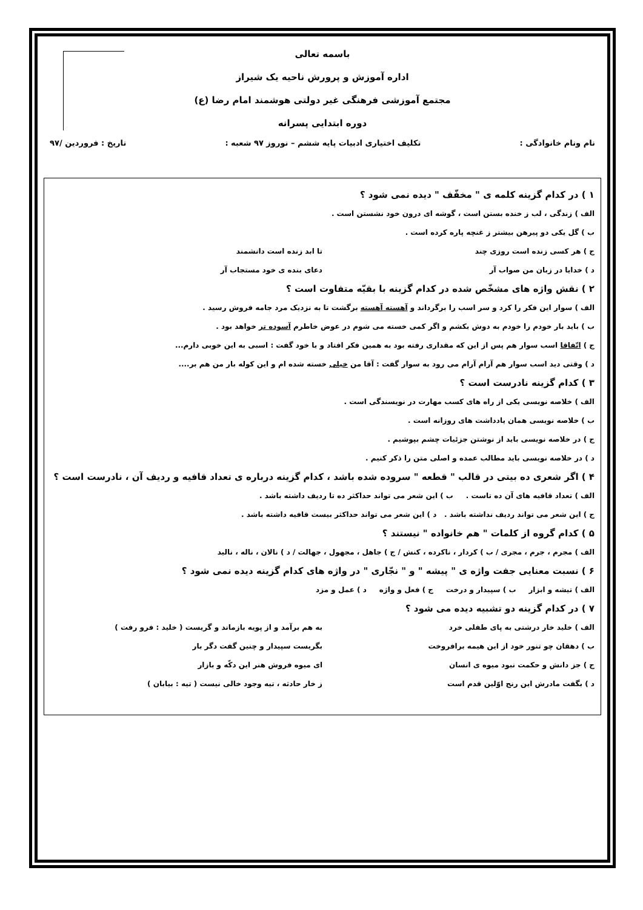باسمه تعالی
اداره آموزش و پرورش ناحیه یک شیراز
مجتمع آموزشی فرهنگی غیر دولتی هوشمند امام رضا (ع)
دوره ابتدایی پسرانه
نام ونام خانوادگی : تکلیف اختیاری ادبیات پایه ششم – نوروز ۹۷ شعبه : تاریخ : فروردین /۹۷
۱ ) در کدام گزینه کلمه ی " مخفّف " دیده نمی شود ؟
الف ) زندگی ، لب ز خنده بستن است ، گوشه ای درون خود نشستن است .
ب ) گل یکی دو پیرهن بیشتر ز غنچه پاره کرده است .
ج ) هر کسی زنده است روزی چند تا ابد زنده است دانشمند
د ) خدایا در زبان من صواب آر دعای بنده ی خود مستجاب آر
۲ ) نقش واژه های مشخّص شده در کدام گزینه با بقیّه متفاوت است ؟
الف ) سوار این فکر را کرد و سر اسب را برگرداند و آهسته آهسته برگشت تا به نزدیک مرد جامه فروش رسید .
ب ) باید بار خودم را خودم به دوش بکشم و اگر کمی خسته می شوم در عوض خاطرم آسوده تر خواهد بود .
ج ) اتّفاقا اسب سوار هم پس از این که مقداری رفته بود به همین فکر افتاد و با خود گفت : اسبی به این خوبی دارم...
د ) وقتی دید اسب سوار هم آرام آرام می رود به سوار گفت : آقا من خیلی خسته شده ام و این کوله بار من هم بر....
۳ ) کدام گزینه نادرست است ؟
الف ) خلاصه نویسی یکی از راه های کسب مهارت در نویسندگی است .
ب ) خلاصه نویسی همان یادداشت های روزانه است .
ج ) در خلاصه نویسی باید از نوشتن جزئیات چشم بپوشیم .
د ) در خلاصه نویسی باید مطالب عمده و اصلی متن را ذکر کنیم .
۴ ) اگر شعری ده بیتی در قالب " قطعه " سروده شده باشد ، کدام گزینه درباره ی تعداد قافیه و ردیف آن ، نادرست است ؟
الف ) تعداد قافیه های آن ده تاست . ب ) این شعر می تواند حداکثر ده تا ردیف داشته باشد .
ج ) این شعر می تواند ردیف نداشته باشد . د ) این شعر می تواند حداکثر بیست قافیه داشته باشد .
۵ ) کدام گروه از کلمات " هم خانواده " نیستند ؟
الف ) مجرم ، جرم ، مجری / ب ) کردار ، ناکرده ، کنش / ج ) جاهل ، مجهول ، جهالت / د ) نالان ، ناله ، نالید
۶ ) نسبت معنایی جفت واژه ی " پیشه " و " نجّاری " در واژه های کدام گزینه دیده نمی شود ؟
الف ) تیشه و ابزار ب ) سپیدار و درخت ج ) فعل و واژه د ) عمل و مزد
۷ ) در کدام گزینه دو تشبیه دیده می شود ؟
الف ) خلید خار درشتی به پای طفلی خرد به هم برآمد و از پویه بازماند و گریست ( خلید : فرو رفت )
ب ) دهقان چو تنور خود از این هیمه برافروخت بگریست سپیدار و چنین گفت دگر بار
ج ) جز دانش و حکمت نبود میوه ی انسان ای میوه فروش هنر این دکّه و بازار
د ) بگفت مادرش این رنج اوّلین قدم است ز خار حادثه ، تیه وجود خالی نیست ( تیه : بیابان )